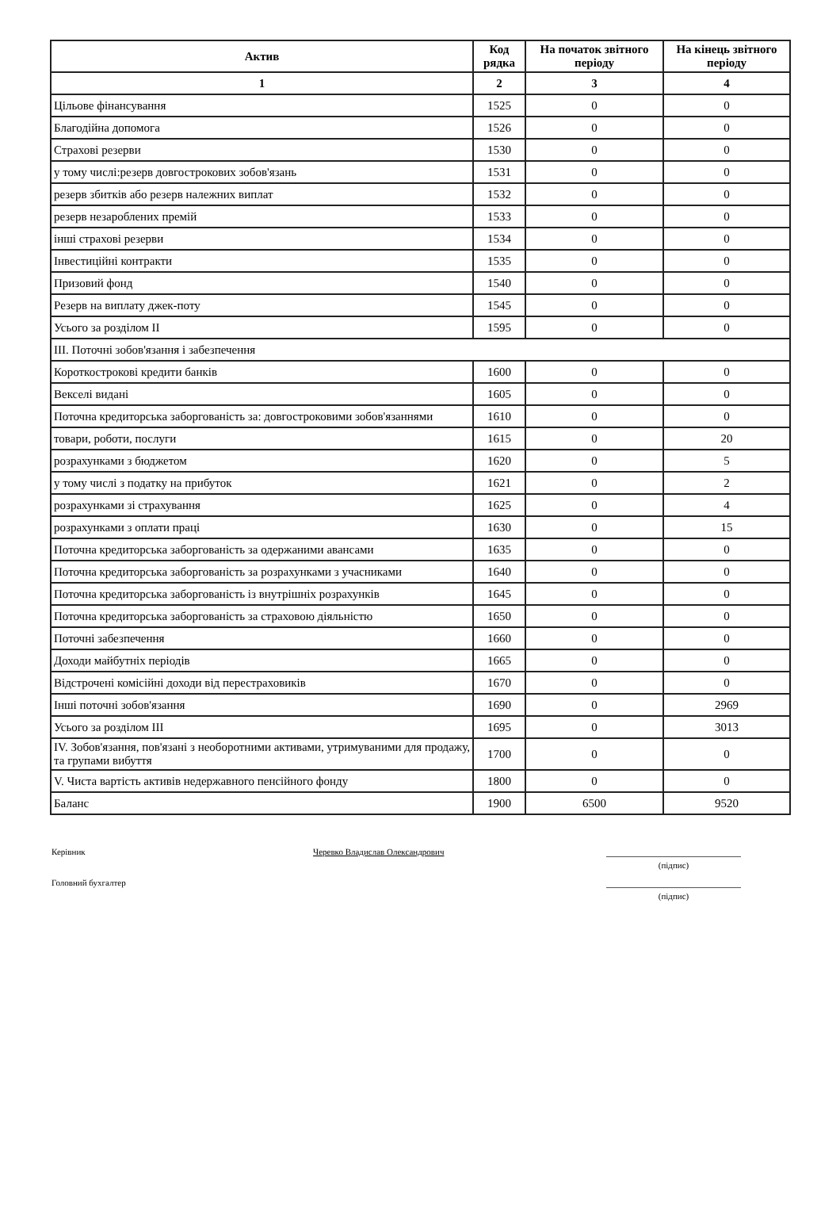| Актив | Код рядка | На початок звітного періоду | На кінець звітного періоду |
| --- | --- | --- | --- |
| 1 | 2 | 3 | 4 |
| Цільове фінансування | 1525 | 0 | 0 |
| Благодійна допомога | 1526 | 0 | 0 |
| Страхові резерви | 1530 | 0 | 0 |
| у тому числі:резерв довгострокових зобов'язань | 1531 | 0 | 0 |
| резерв збитків або резерв належних виплат | 1532 | 0 | 0 |
| резерв незароблених премій | 1533 | 0 | 0 |
| інші страхові резерви | 1534 | 0 | 0 |
| Інвестиційні контракти | 1535 | 0 | 0 |
| Призовий фонд | 1540 | 0 | 0 |
| Резерв на виплату джек-поту | 1545 | 0 | 0 |
| Усього за розділом II | 1595 | 0 | 0 |
| III. Поточні зобов'язання і забезпечення | | | |
| Короткострокові кредити банків | 1600 | 0 | 0 |
| Векселі видані | 1605 | 0 | 0 |
| Поточна кредиторська заборгованість за: довгостроковими зобов'язаннями | 1610 | 0 | 0 |
| товари, роботи, послуги | 1615 | 0 | 20 |
| розрахунками з бюджетом | 1620 | 0 | 5 |
| у тому числі з податку на прибуток | 1621 | 0 | 2 |
| розрахунками зі страхування | 1625 | 0 | 4 |
| розрахунками з оплати праці | 1630 | 0 | 15 |
| Поточна кредиторська заборгованість за одержаними авансами | 1635 | 0 | 0 |
| Поточна кредиторська заборгованість за розрахунками з учасниками | 1640 | 0 | 0 |
| Поточна кредиторська заборгованість із внутрішніх розрахунків | 1645 | 0 | 0 |
| Поточна кредиторська заборгованість за страховою діяльністю | 1650 | 0 | 0 |
| Поточні забезпечення | 1660 | 0 | 0 |
| Доходи майбутніх періодів | 1665 | 0 | 0 |
| Відстрочені комісійні доходи від перестраховиків | 1670 | 0 | 0 |
| Інші поточні зобов'язання | 1690 | 0 | 2969 |
| Усього за розділом III | 1695 | 0 | 3013 |
| IV. Зобов'язання, пов'язані з необоротними активами, утримуваними для продажу, та групами вибуття | 1700 | 0 | 0 |
| V. Чиста вартість активів недержавного пенсійного фонду | 1800 | 0 | 0 |
| Баланс | 1900 | 6500 | 9520 |
Керівник
Черевко Владислав Олександрович
(підпис)
Головний бухгалтер
(підпис)